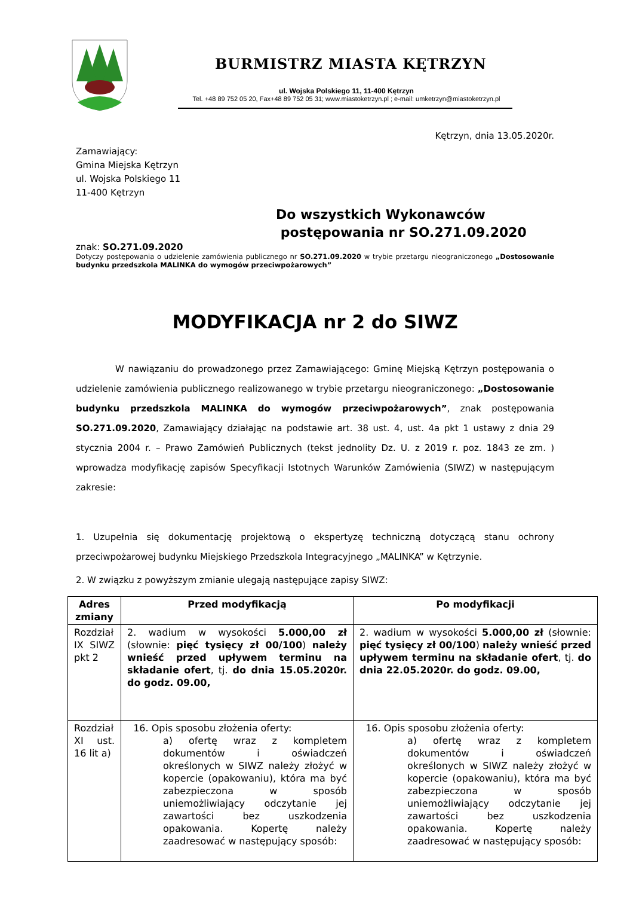BURMISTRZ MIASTA KĘTRZYN
ul. Wojska Polskiego 11, 11-400 Kętrzyn
Tel. +48 89 752 05 20, Fax+48 89 752 05 31; www.miastoketrzyn.pl ; e-mail: umketrzyn@miastoketrzyn.pl
Kętrzyn, dnia 13.05.2020r.
Zamawiający:
Gmina Miejska Kętrzyn
ul. Wojska Polskiego 11
11-400 Kętrzyn
Do wszystkich Wykonawców
postępowania nr SO.271.09.2020
znak: SO.271.09.2020
Dotyczy postępowania o udzielenie zamówienia publicznego nr SO.271.09.2020 w trybie przetargu nieograniczonego „Dostosowanie budynku przedszkola MALINKA do wymogów przeciwpożarowych”
MODYFIKACJA nr 2 do SIWZ
W nawiązaniu do prowadzonego przez Zamawiającego: Gminę Miejską Kętrzyn postępowania o udzielenie zamówienia publicznego realizowanego w trybie przetargu nieograniczonego: „Dostosowanie budynku przedszkola MALINKA do wymogów przeciwpożarowych”, znak postępowania SO.271.09.2020, Zamawiający działając na podstawie art. 38 ust. 4, ust. 4a pkt 1 ustawy z dnia 29 stycznia 2004 r. – Prawo Zamówień Publicznych (tekst jednolity Dz. U. z 2019 r. poz. 1843 ze zm. ) wprowadza modyfikację zapisów Specyfikacji Istotnych Warunków Zamówienia (SIWZ) w następującym zakresie:
1. Uzupełnia się dokumentację projektową o ekspertyzę techniczną dotyczącą stanu ochrony przeciwpożarowej budynku Miejskiego Przedszkola Integracyjnego „MALINKA” w Kętrzynie.
2. W związku z powyższym zmianie ulegają następujące zapisy SIWZ:
| Adres zmiany | Przed modyfikacją | Po modyfikacji |
| --- | --- | --- |
| Rozdział IX SIWZ pkt 2 | 2. wadium w wysokości 5.000,00 zł (słownie: pięć tysięcy zł 00/100 ) należy wnieść przed upływem terminu na składanie ofert , tj. do dnia 15.05.2020r. do godz. 09.00, | 2. wadium w wysokości 5.000,00 zł (słownie: pięć tysięcy zł 00/100 ) należy wnieść przed upływem terminu na składanie ofert , tj. do dnia 22.05.2020r. do godz. 09.00, |
| Rozdział XI ust. 16 lit a) | 16. Opis sposobu złożenia oferty: a) ofertę wraz z kompletem dokumentów i oświadczeń określonych w SIWZ należy złożyć w kopercie (opakowaniu), która ma być zabezpieczona w sposób uniemożliwiający odczytanie jej zawartości bez uszkodzenia opakowania. Kopertę należy zaadresować w następujący sposób: | 16. Opis sposobu złożenia oferty: a) ofertę wraz z kompletem dokumentów i oświadczeń określonych w SIWZ należy złożyć w kopercie (opakowaniu), która ma być zabezpieczona w sposób uniemożliwiający odczytanie jej zawartości bez uszkodzenia opakowania. Kopertę należy zaadresować w następujący sposób: |